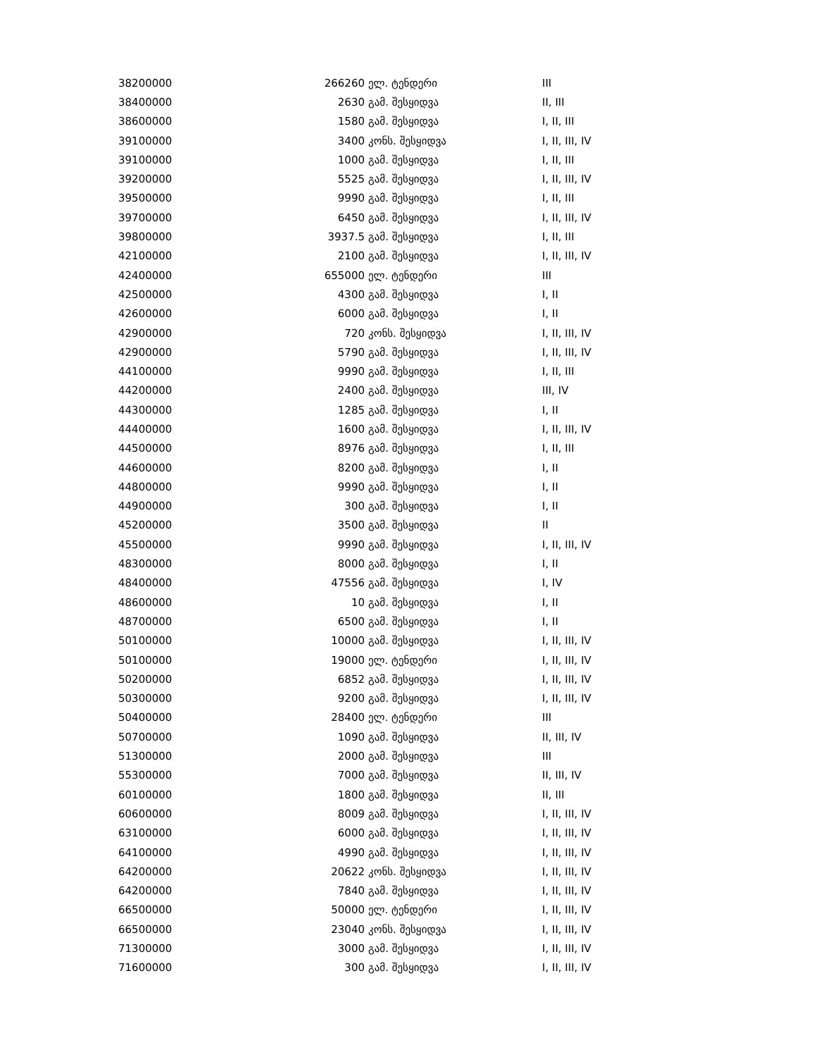| 38200000 | 266260 | ელ. ტენდერი | III |
| 38400000 | 2630 | გამ. შესყიდვა | II, III |
| 38600000 | 1580 | გამ. შესყიდვა | I, II, III |
| 39100000 | 3400 | კონს. შესყიდვა | I, II, III, IV |
| 39100000 | 1000 | გამ. შესყიდვა | I, II, III |
| 39200000 | 5525 | გამ. შესყიდვა | I, II, III, IV |
| 39500000 | 9990 | გამ. შესყიდვა | I, II, III |
| 39700000 | 6450 | გამ. შესყიდვა | I, II, III, IV |
| 39800000 | 3937.5 | გამ. შესყიდვა | I, II, III |
| 42100000 | 2100 | გამ. შესყიდვა | I, II, III, IV |
| 42400000 | 655000 | ელ. ტენდერი | III |
| 42500000 | 4300 | გამ. შესყიდვა | I, II |
| 42600000 | 6000 | გამ. შესყიდვა | I, II |
| 42900000 | 720 | კონს. შესყიდვა | I, II, III, IV |
| 42900000 | 5790 | გამ. შესყიდვა | I, II, III, IV |
| 44100000 | 9990 | გამ. შესყიდვა | I, II, III |
| 44200000 | 2400 | გამ. შესყიდვა | III, IV |
| 44300000 | 1285 | გამ. შესყიდვა | I, II |
| 44400000 | 1600 | გამ. შესყიდვა | I, II, III, IV |
| 44500000 | 8976 | გამ. შესყიდვა | I, II, III |
| 44600000 | 8200 | გამ. შესყიდვა | I, II |
| 44800000 | 9990 | გამ. შესყიდვა | I, II |
| 44900000 | 300 | გამ. შესყიდვა | I, II |
| 45200000 | 3500 | გამ. შესყიდვა | II |
| 45500000 | 9990 | გამ. შესყიდვა | I, II, III, IV |
| 48300000 | 8000 | გამ. შესყიდვა | I, II |
| 48400000 | 47556 | გამ. შესყიდვა | I, IV |
| 48600000 | 10 | გამ. შესყიდვა | I, II |
| 48700000 | 6500 | გამ. შესყიდვა | I, II |
| 50100000 | 10000 | გამ. შესყიდვა | I, II, III, IV |
| 50100000 | 19000 | ელ. ტენდერი | I, II, III, IV |
| 50200000 | 6852 | გამ. შესყიდვა | I, II, III, IV |
| 50300000 | 9200 | გამ. შესყიდვა | I, II, III, IV |
| 50400000 | 28400 | ელ. ტენდერი | III |
| 50700000 | 1090 | გამ. შესყიდვა | II, III, IV |
| 51300000 | 2000 | გამ. შესყიდვა | III |
| 55300000 | 7000 | გამ. შესყიდვა | II, III, IV |
| 60100000 | 1800 | გამ. შესყიდვა | II, III |
| 60600000 | 8009 | გამ. შესყიდვა | I, II, III, IV |
| 63100000 | 6000 | გამ. შესყიდვა | I, II, III, IV |
| 64100000 | 4990 | გამ. შესყიდვა | I, II, III, IV |
| 64200000 | 20622 | კონს. შესყიდვა | I, II, III, IV |
| 64200000 | 7840 | გამ. შესყიდვა | I, II, III, IV |
| 66500000 | 50000 | ელ. ტენდერი | I, II, III, IV |
| 66500000 | 23040 | კონს. შესყიდვა | I, II, III, IV |
| 71300000 | 3000 | გამ. შესყიდვა | I, II, III, IV |
| 71600000 | 300 | გამ. შესყიდვა | I, II, III, IV |